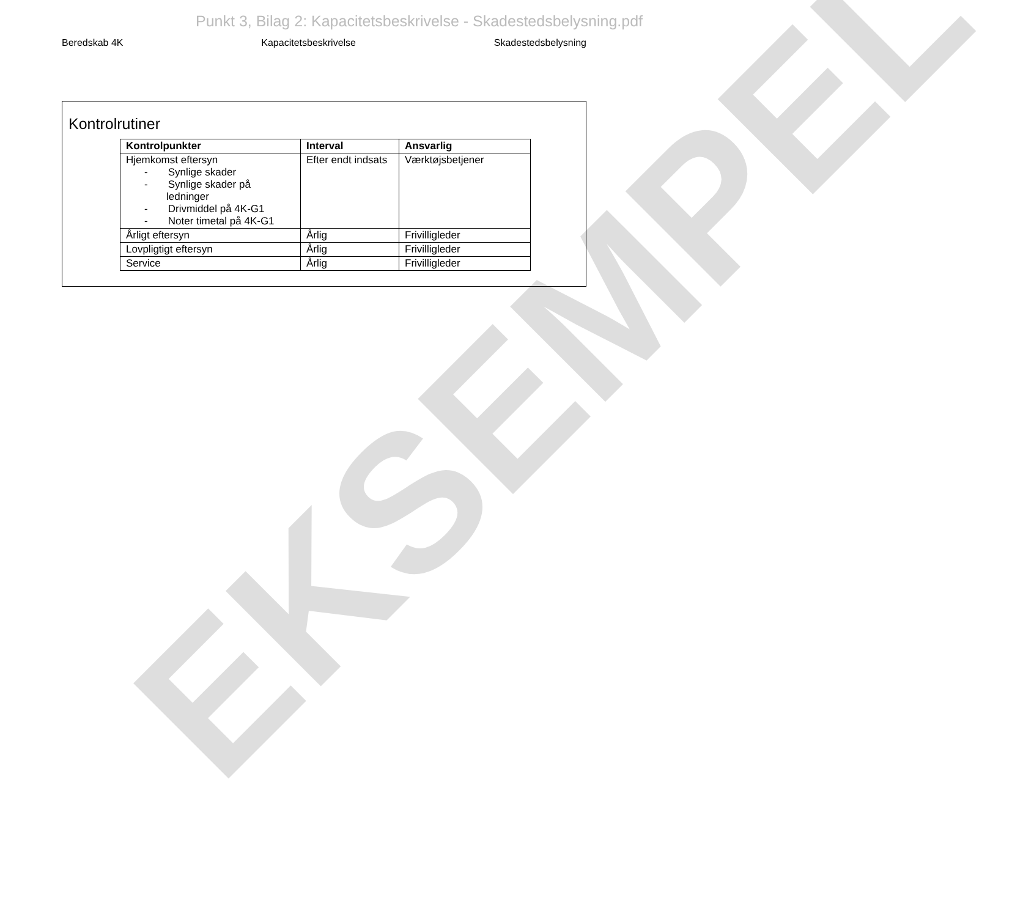Punkt 3, Bilag 2: Kapacitetsbeskrivelse - Skadestedsbelysning.pdf
Beredskab 4K Kapacitetsbeskrivelse Skadestedsbelysning
Kontrolrutiner
| Kontrolpunkter | Interval | Ansvarlig |
| --- | --- | --- |
| Hjemkomst eftersyn - Synlige skader - Synlige skader på ledninger - Drivmiddel på 4K-G1 - Noter timetal på 4K-G1 | Efter endt indsats | Værktøjsbetjener |
| Årligt eftersyn | Årlig | Frivilligleder |
| Lovpligtigt eftersyn | Årlig | Frivilligleder |
| Service | Årlig | Frivilligleder |
EKSEMPEL